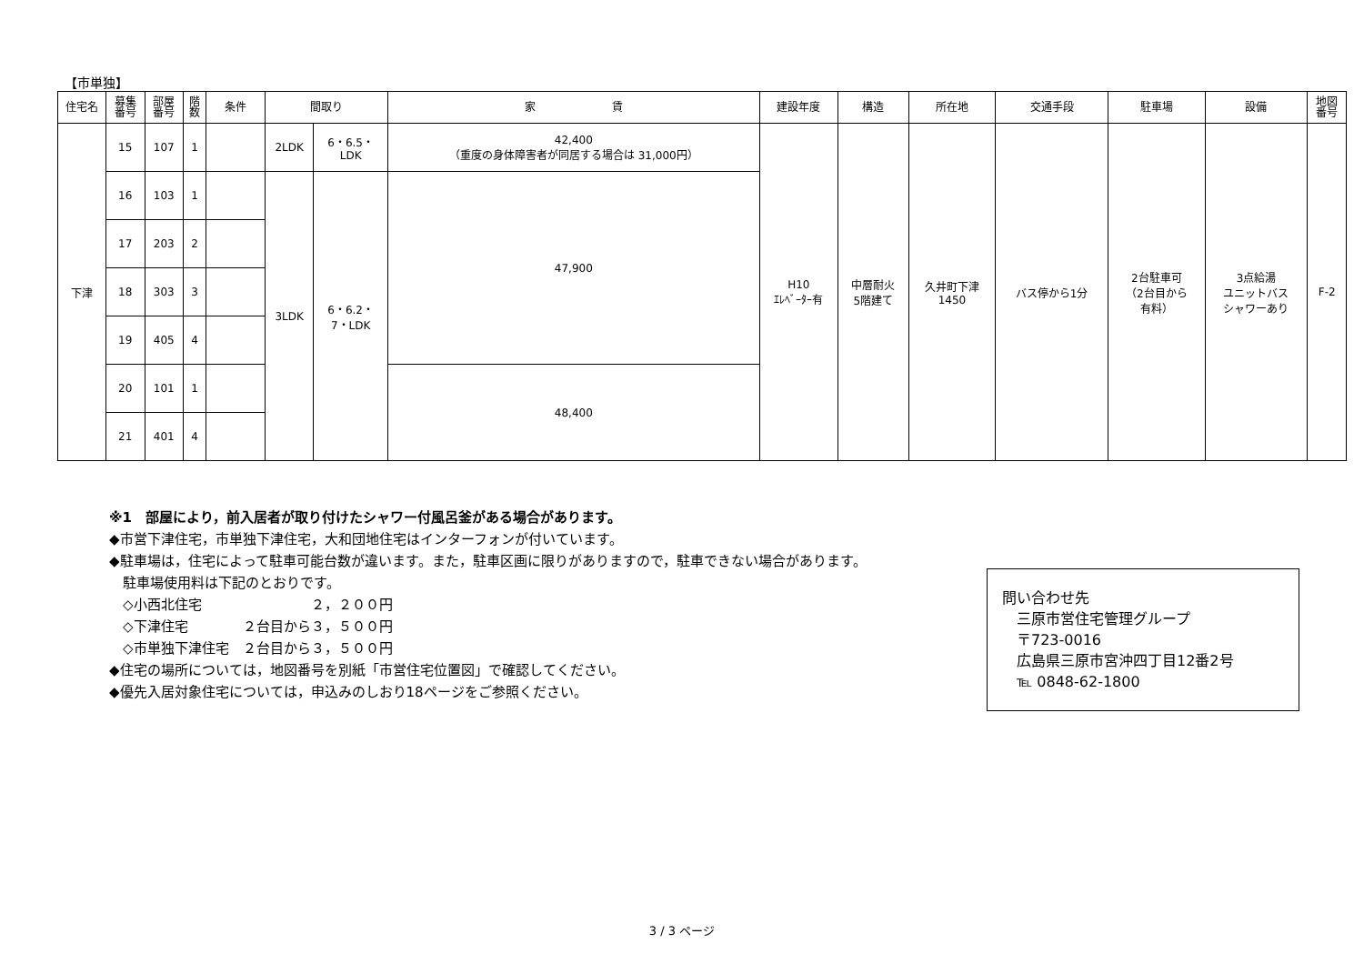【市単独】
| 住宅名 | 募集 番号 | 部屋 番号 | 階 数 | 条件 | 間取り | | 家 賃 | 建設年度 | 構造 | 所在地 | 交通手段 | 駐車場 | 設備 | 地図 番号 |
| --- | --- | --- | --- | --- | --- | --- | --- | --- | --- | --- | --- | --- | --- | --- |
| 下津 | 15 | 107 | 1 | | 2LDK | 6・6.5・ LDK | 42,400 （重度の身体障害者が同居する場合は 31,000円） | H10 ｴﾚﾍﾞｰﾀｰ有 | 中層耐火 5階建て | 久井町下津 1450 | バス停から1分 | 2台駐車可 （2台目から 有料） | 3点給湯 ユニットバス シャワーあり | F-2 |
| | 16 | 103 | 1 | | 3LDK | 6・6.2・ 7・LDK | 47,900 | | | | | | | |
| | 17 | 203 | 2 | | | | | | | | | | | |
| | 18 | 303 | 3 | | | | | | | | | | | |
| | 19 | 405 | 4 | | | | | | | | | | | |
| | 20 | 101 | 1 | | | | 48,400 | | | | | | | |
| | 21 | 401 | 4 | | | | | | | | | | | |
※1　部屋により，前入居者が取り付けたシャワー付風呂釜がある場合があります。
◆市営下津住宅，市単独下津住宅，大和団地住宅はインターフォンが付いています。
◆駐車場は，住宅によって駐車可能台数が違います。また，駐車区画に限りがありますので，駐車できない場合があります。
　駐車場使用料は下記のとおりです。
　◇小西北住宅　　　　　　　　２，２００円
　◇下津住宅　　　　２台目から３，５００円
　◇市単独下津住宅　２台目から３，５００円
◆住宅の場所については，地図番号を別紙「市営住宅位置図」で確認してください。
◆優先入居対象住宅については，申込みのしおり18ページをご参照ください。
問い合わせ先
　三原市営住宅管理グループ
　〒723-0016
　広島県三原市宮沖四丁目12番2号
　℡ 0848-62-1800
3 / 3 ページ